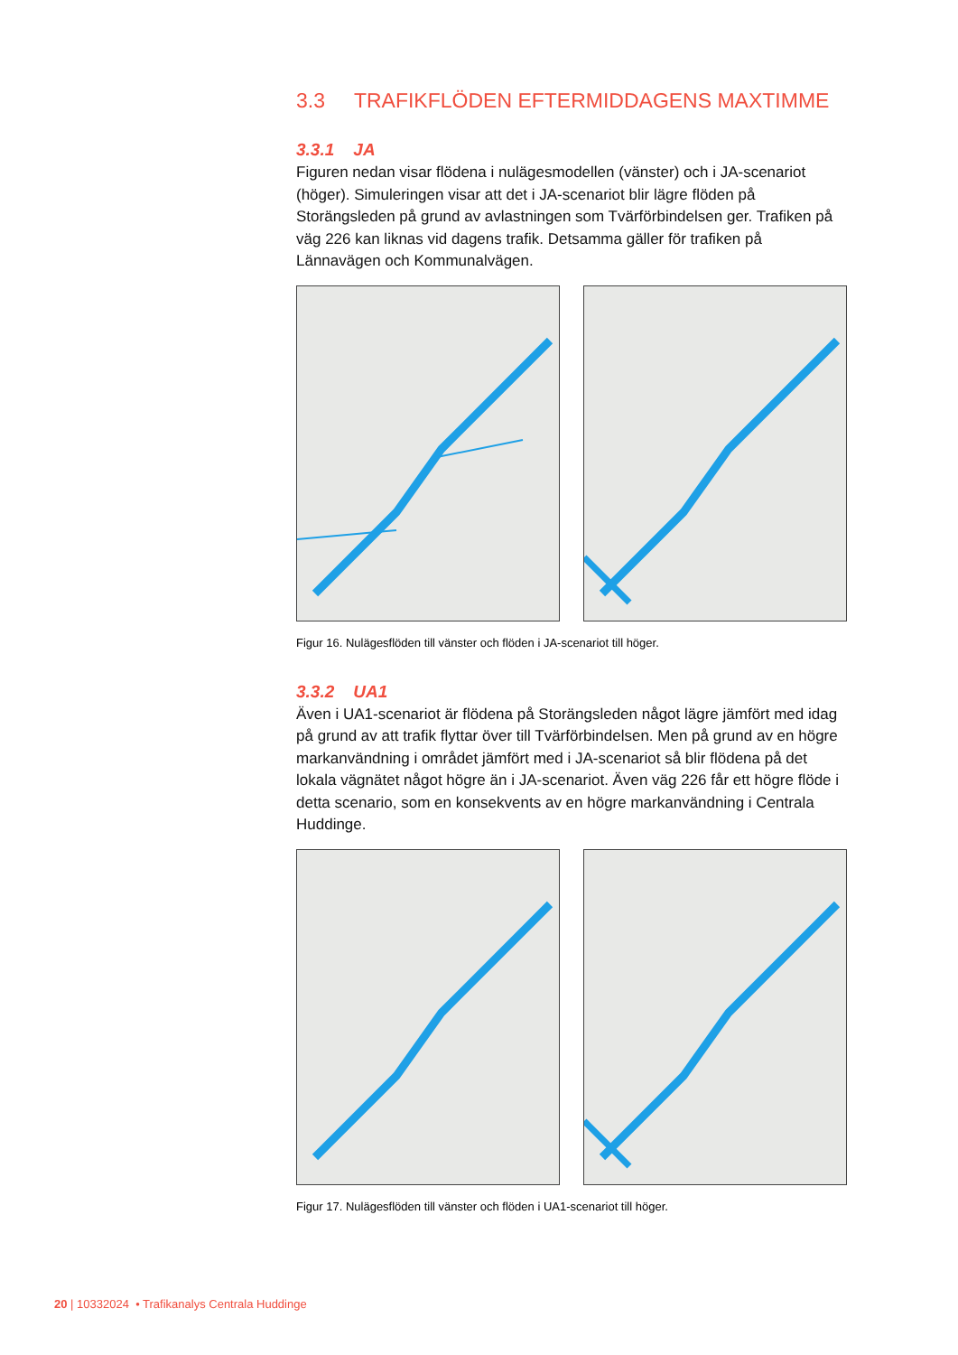3.3 TRAFIKFLÖDEN EFTERMIDDAGENS MAXTIMME
3.3.1 JA
Figuren nedan visar flödena i nulägesmodellen (vänster) och i JA-scenariot (höger). Simuleringen visar att det i JA-scenariot blir lägre flöden på Storängsleden på grund av avlastningen som Tvärförbindelsen ger. Trafiken på väg 226 kan liknas vid dagens trafik. Detsamma gäller för trafiken på Lännavägen och Kommunalvägen.
Figur 16. Nulägesflöden till vänster och flöden i JA-scenariot till höger.
3.3.2 UA1
Även i UA1-scenariot är flödena på Storängsleden något lägre jämfört med idag på grund av att trafik flyttar över till Tvärförbindelsen. Men på grund av en högre markanvändning i området jämfört med i JA-scenariot så blir flödena på det lokala vägnätet något högre än i JA-scenariot. Även väg 226 får ett högre flöde i detta scenario, som en konsekvents av en högre markanvändning i Centrala Huddinge.
Figur 17. Nulägesflöden till vänster och flöden i UA1-scenariot till höger.
20 | 10332024 • Trafikanalys Centrala Huddinge